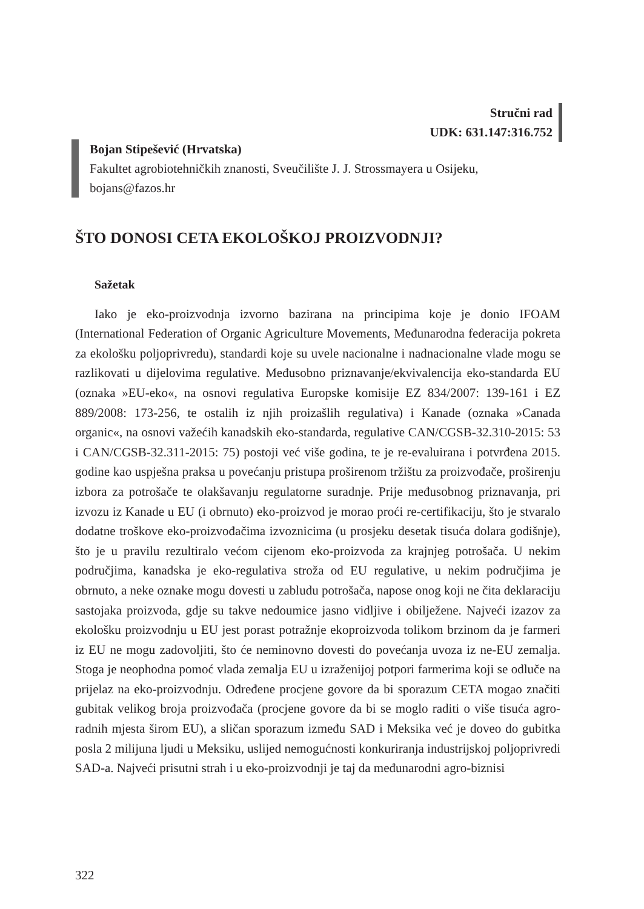Stručni rad
UDK: 631.147:316.752
Bojan Stipešević (Hrvatska)
Fakultet agrobiotehničkih znanosti, Sveučilište J. J. Strossmayera u Osijeku,
bojans@fazos.hr
ŠTO DONOSI CETA EKOLOŠKOJ PROIZVODNJI?
Sažetak
Iako je eko-proizvodnja izvorno bazirana na principima koje je donio IFOAM (International Federation of Organic Agriculture Movements, Međunarodna federacija pokreta za ekološku poljoprivredu), standardi koje su uvele nacionalne i nadnacionalne vlade mogu se razlikovati u dijelovima regulative. Međusobno priznavanje/ekvivalencija eko-standarda EU (oznaka »EU-eko«, na osnovi regulativa Europske komisije EZ 834/2007: 139-161 i EZ 889/2008: 173-256, te ostalih iz njih proizašlih regulativa) i Kanade (oznaka »Canada organic«, na osnovi važećih kanadskih eko-standarda, regulative CAN/CGSB-32.310-2015: 53 i CAN/CGSB-32.311-2015: 75) postoji već više godina, te je re-evaluirana i potvrđena 2015. godine kao uspješna praksa u povećanju pristupa proširenom tržištu za proizvođače, proširenju izbora za potrošače te olakšavanju regulatorne suradnje. Prije međusobnog priznavanja, pri izvozu iz Kanade u EU (i obrnuto) eko-proizvod je morao proći re-certifikaciju, što je stvaralo dodatne troškove eko-proizvođačima izvoznicima (u prosjeku desetak tisuća dolara godišnje), što je u pravilu rezultiralo većom cijenom eko-proizvoda za krajnjeg potrošača. U nekim područjima, kanadska je eko-regulativa stroža od EU regulative, u nekim područjima je obrnuto, a neke oznake mogu dovesti u zabludu potrošača, napose onog koji ne čita deklaraciju sastojaka proizvoda, gdje su takve nedoumice jasno vidljive i obilježene. Najveći izazov za ekološku proizvodnju u EU jest porast potražnje ekoproizvoda tolikom brzinom da je farmeri iz EU ne mogu zadovoljiti, što će neminovno dovesti do povećanja uvoza iz ne-EU zemalja. Stoga je neophodna pomoć vlada zemalja EU u izraženijoj potpori farmerima koji se odluče na prijelaz na eko-proizvodnju. Određene procjene govore da bi sporazum CETA mogao značiti gubitak velikog broja proizvođača (procjene govore da bi se moglo raditi o više tisuća agro-radnih mjesta širom EU), a sličan sporazum između SAD i Meksika već je doveo do gubitka posla 2 milijuna ljudi u Meksiku, uslijed nemogućnosti konkuriranja industrijskoj poljoprivredi SAD-a. Najveći prisutni strah i u eko-proizvodnji je taj da međunarodni agro-biznisi
322